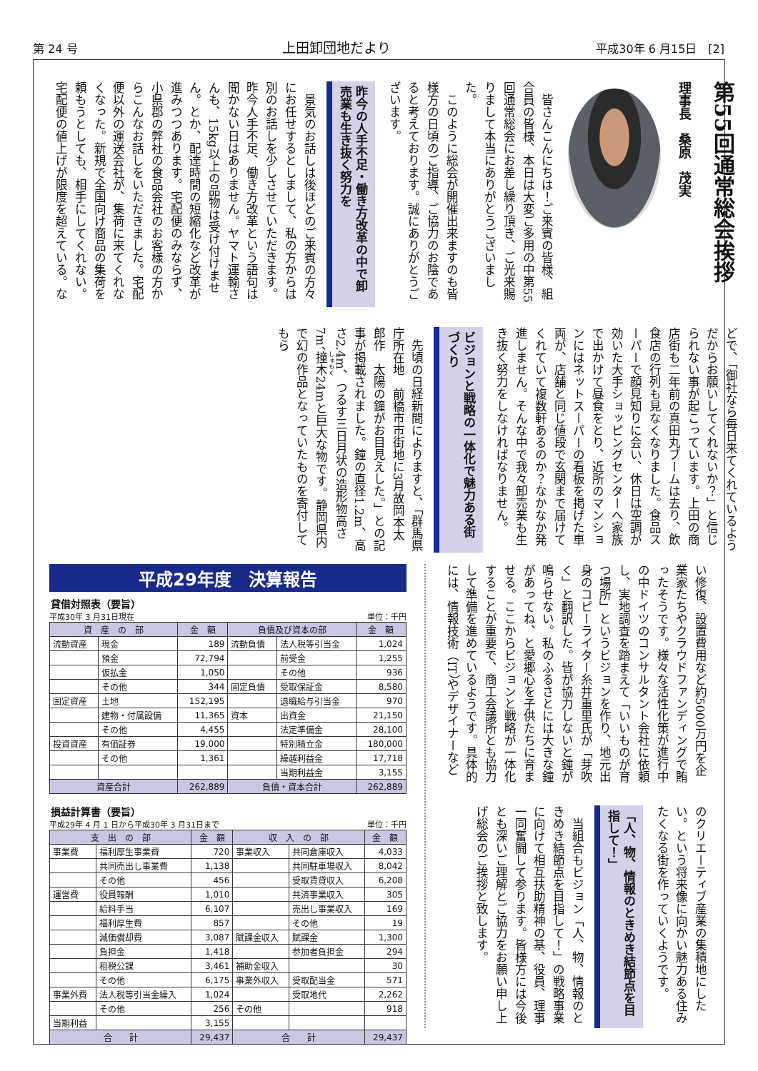第 24 号 上田卸団地だより 平成30年 6 月15日　[2]
第55回通常総会挨拶
理事長　桑原　茂実
皆さんこんにちは！ご来賓の皆様、組合員の皆様、本日は大変ご多用の中第55回通常総会にお差し繰り頂き、ご光来賜りまして本当にありがとうございました。
このように総会が開催出来ますのも皆様方の日頃のご指導、ご協力のお陰であると考えております。誠にありがとうございます。
昨今の人手不足・働き方改革の中で卸売業も生き抜く努力を
景気のお話しは後ほどのご来賓の方々にお任せするとしまして、私の方からは別のお話しを少しさせていただきます。昨今人手不足、働き方改革という語句は聞かない日はありません。ヤマト運輸さんも、15kg以上の品物は受け付けません。とか、配達時間の短縮化など改革が進みつつあります。宅配便のみならず、小県郡の弊社の食品会社のお客様の方からこんなお話しをいただきました。宅配便以外の運送会社が、集荷に来てくれなくなった。新規で全国向け商品の集荷を頼もうとしても、相手にしてくれない。宅配便の値上げが限度を超えている。などで、「御社なら毎日来てくれているようだからお願いしてくれないか？」と信じられない事が起こっています。上田の商店街も二年前の真田丸ブームは去り、飲食店の行列も見なくなりました。食品スーパーで顔見知りに会い、休日は空調が効いた大手ショッピングセンターへ家族で出かけて昼食をとり、近所のマンションにはネットスーパーの看板を掲げた車両が、店舗と同じ値段で玄関まで届けてくれていて複数軒あるのか？なかなか発進しません。そんな中で我々卸売業も生き抜く努力をしなければなりません。
ビジョンと戦略の一体化で魅力ある街づくり
先頃の日経新聞によりますと、「群馬県庁所在地　前橋市市街地に3月故岡本太郎作　太陽の鐘がお目見えした。」との記事が掲載されました。鐘の直径1.2m、高さ2.4m、つるす三日月状の造形物高さ7m、撞木24mと巨大な物です。静岡県内で幻の作品となっていたものを寄付してもら
い修復、設置費用など約5000万円を企業家たちやクラウドファンディングで賄ったそうです。様々な活性化策が進行中の中ドイツのコンサルタント会社に依頼し、実地調査を踏まえて「いいものが育つ場所」というビジョンを作り、地元出身のコピーライター糸井重里氏が「芽吹く」と翻訳した。皆が協力しないと鐘が鳴らせない。私のふるさとには大きな鐘があってね、と愛郷心を子供たちに育ませる。ここからビジョンと戦略が一体化することが重要で、商工会議所とも協力して準備を進めているようです。具体的には、情報技術（IT）やデザイナーなどのクリエーティブ産業の集積地にしたい。という将来像に向かい魅力ある住みたくなる街を作っていくようです。
「人、物、情報のときめき結節点を目指して！」
当組合もビジョン「人、物、情報のときめき結節点を目指して！」の戦略事業に向けて相互扶助精神の基、役員、理事一同奮闘して参ります。皆様方には今後とも深いご理解とご協力をお願い申し上げ総会のご挨拶と致します。
平成29年度　決算報告
貸借対照表（要旨）
平成30年 3 月31日現在 単位：千円
| 資 産 の 部 | | 金 額 | 負債及び資本の部 | | 金 額 |
| --- | --- | --- | --- | --- | --- |
| 流動資産 | 現金 | 189 | 流動負債 | 法人税等引当金 | 1,024 |
| | 預金 | 72,794 | | 前受金 | 1,255 |
| | 仮払金 | 1,050 | | その他 | 936 |
| | その他 | 344 | 固定負債 | 受取保証金 | 8,580 |
| 固定資産 | 土地 | 152,195 | | 退職給与引当金 | 970 |
| | 建物・付属設備 | 11,365 | 資本 | 出資金 | 21,150 |
| | その他 | 4,455 | | 法定準備金 | 28,100 |
| 投資資産 | 有価証券 | 19,000 | | 特別積立金 | 180,000 |
| | その他 | 1,361 | | 繰越利益金 | 17,718 |
| | | | | 当期利益金 | 3,155 |
| 資産合計 | | 262,889 | 負債・資本合計 | | 262,889 |
損益計算書（要旨）
平成29年 4 月 1 日から平成30年 3 月31日まで 単位：千円
| 支 出 の 部 | | 金 額 | 収 入 の 部 | | 金 額 |
| --- | --- | --- | --- | --- | --- |
| 事業費 | 福利厚生事業費 | 720 | 事業収入 | 共同倉庫収入 | 4,033 |
| | 共同売出し事業費 | 1,138 | | 共同駐車場収入 | 8,042 |
| | その他 | 456 | | 受取賃貸収入 | 6,208 |
| 運営費 | 役員報酬 | 1,010 | | 共済事業収入 | 305 |
| | 給料手当 | 6,107 | | 売出し事業収入 | 169 |
| | 福利厚生費 | 857 | | その他 | 19 |
| | 減価償却費 | 3,087 | 賦課金収入 | 賦課金 | 1,300 |
| | 負担金 | 1,418 | | 参加者負担金 | 294 |
| | 租税公課 | 3,461 | 補助金収入 | | 30 |
| | その他 | 6,175 | 事業外収入 | 受取配当金 | 571 |
| 事業外費 | 法人税等引当金繰入 | 1,024 | | 受取地代 | 2,262 |
| | その他 | 256 | その他 | | 918 |
| 当期利益 | | 3,155 | | | |
| 合 計 | | 29,437 | 合 計 | | 29,437 |